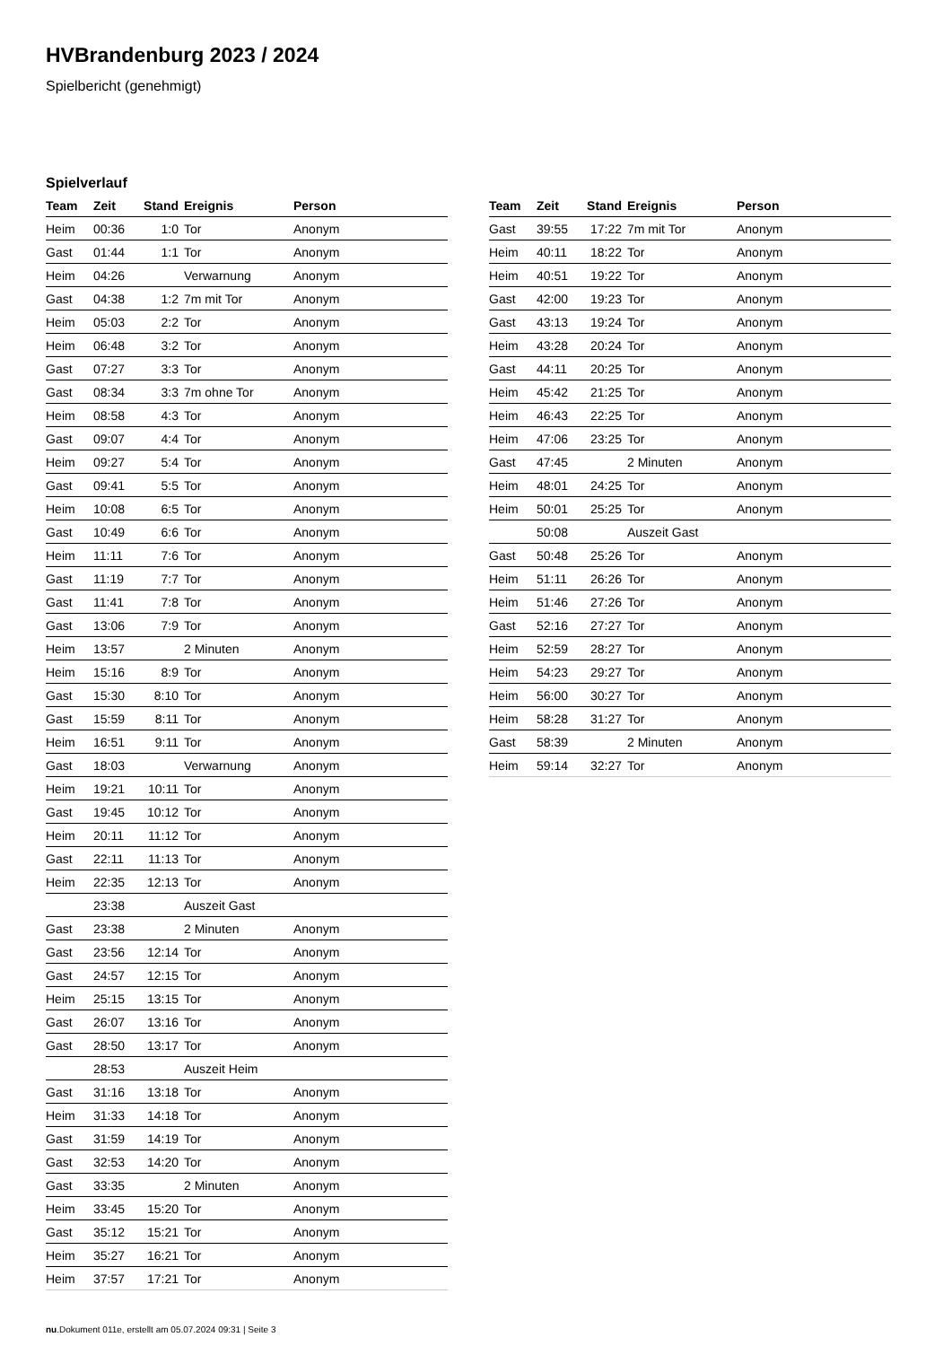HVBrandenburg 2023 / 2024
Spielbericht (genehmigt)
Spielverlauf
| Team | Zeit | Stand | Ereignis | Person |
| --- | --- | --- | --- | --- |
| Heim | 00:36 | 1:0 | Tor | Anonym |
| Gast | 01:44 | 1:1 | Tor | Anonym |
| Heim | 04:26 | | Verwarnung | Anonym |
| Gast | 04:38 | 1:2 | 7m mit Tor | Anonym |
| Heim | 05:03 | 2:2 | Tor | Anonym |
| Heim | 06:48 | 3:2 | Tor | Anonym |
| Gast | 07:27 | 3:3 | Tor | Anonym |
| Gast | 08:34 | 3:3 | 7m ohne Tor | Anonym |
| Heim | 08:58 | 4:3 | Tor | Anonym |
| Gast | 09:07 | 4:4 | Tor | Anonym |
| Heim | 09:27 | 5:4 | Tor | Anonym |
| Gast | 09:41 | 5:5 | Tor | Anonym |
| Heim | 10:08 | 6:5 | Tor | Anonym |
| Gast | 10:49 | 6:6 | Tor | Anonym |
| Heim | 11:11 | 7:6 | Tor | Anonym |
| Gast | 11:19 | 7:7 | Tor | Anonym |
| Gast | 11:41 | 7:8 | Tor | Anonym |
| Gast | 13:06 | 7:9 | Tor | Anonym |
| Heim | 13:57 | | 2 Minuten | Anonym |
| Heim | 15:16 | 8:9 | Tor | Anonym |
| Gast | 15:30 | 8:10 | Tor | Anonym |
| Gast | 15:59 | 8:11 | Tor | Anonym |
| Heim | 16:51 | 9:11 | Tor | Anonym |
| Gast | 18:03 | | Verwarnung | Anonym |
| Heim | 19:21 | 10:11 | Tor | Anonym |
| Gast | 19:45 | 10:12 | Tor | Anonym |
| Heim | 20:11 | 11:12 | Tor | Anonym |
| Gast | 22:11 | 11:13 | Tor | Anonym |
| Heim | 22:35 | 12:13 | Tor | Anonym |
| | 23:38 | | Auszeit Gast | |
| Gast | 23:38 | | 2 Minuten | Anonym |
| Gast | 23:56 | 12:14 | Tor | Anonym |
| Gast | 24:57 | 12:15 | Tor | Anonym |
| Heim | 25:15 | 13:15 | Tor | Anonym |
| Gast | 26:07 | 13:16 | Tor | Anonym |
| Gast | 28:50 | 13:17 | Tor | Anonym |
| | 28:53 | | Auszeit Heim | |
| Gast | 31:16 | 13:18 | Tor | Anonym |
| Heim | 31:33 | 14:18 | Tor | Anonym |
| Gast | 31:59 | 14:19 | Tor | Anonym |
| Gast | 32:53 | 14:20 | Tor | Anonym |
| Gast | 33:35 | | 2 Minuten | Anonym |
| Heim | 33:45 | 15:20 | Tor | Anonym |
| Gast | 35:12 | 15:21 | Tor | Anonym |
| Heim | 35:27 | 16:21 | Tor | Anonym |
| Heim | 37:57 | 17:21 | Tor | Anonym |
| Team | Zeit | Stand | Ereignis | Person |
| --- | --- | --- | --- | --- |
| Gast | 39:55 | 17:22 | 7m mit Tor | Anonym |
| Heim | 40:11 | 18:22 | Tor | Anonym |
| Heim | 40:51 | 19:22 | Tor | Anonym |
| Gast | 42:00 | 19:23 | Tor | Anonym |
| Gast | 43:13 | 19:24 | Tor | Anonym |
| Heim | 43:28 | 20:24 | Tor | Anonym |
| Gast | 44:11 | 20:25 | Tor | Anonym |
| Heim | 45:42 | 21:25 | Tor | Anonym |
| Heim | 46:43 | 22:25 | Tor | Anonym |
| Heim | 47:06 | 23:25 | Tor | Anonym |
| Gast | 47:45 | | 2 Minuten | Anonym |
| Heim | 48:01 | 24:25 | Tor | Anonym |
| Heim | 50:01 | 25:25 | Tor | Anonym |
| | 50:08 | | Auszeit Gast | |
| Gast | 50:48 | 25:26 | Tor | Anonym |
| Heim | 51:11 | 26:26 | Tor | Anonym |
| Heim | 51:46 | 27:26 | Tor | Anonym |
| Gast | 52:16 | 27:27 | Tor | Anonym |
| Heim | 52:59 | 28:27 | Tor | Anonym |
| Heim | 54:23 | 29:27 | Tor | Anonym |
| Heim | 56:00 | 30:27 | Tor | Anonym |
| Heim | 58:28 | 31:27 | Tor | Anonym |
| Gast | 58:39 | | 2 Minuten | Anonym |
| Heim | 59:14 | 32:27 | Tor | Anonym |
nu.Dokument 011e, erstellt am 05.07.2024 09:31 | Seite 3